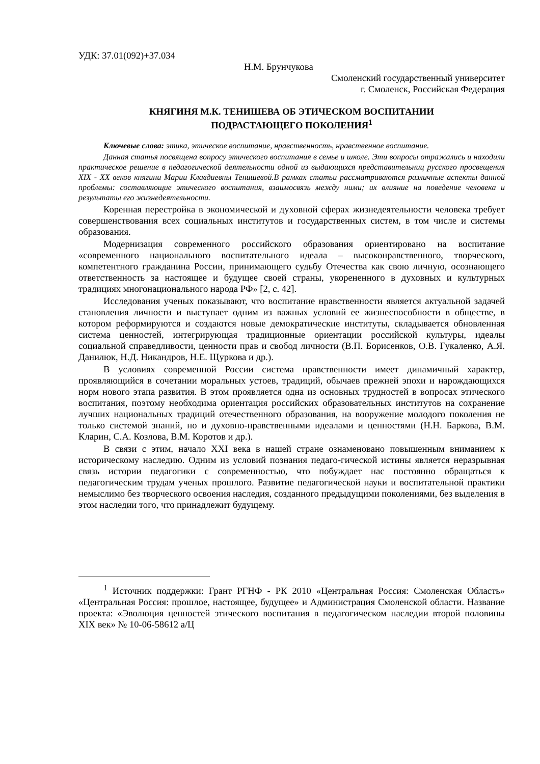УДК: 37.01(092)+37.034
Н.М. Брунчукова
Смоленский государственный университет
г. Смоленск, Российская Федерация
КНЯГИНЯ М.К. ТЕНИШЕВА ОБ ЭТИЧЕСКОМ ВОСПИТАНИИ
ПОДРАСТАЮЩЕГО ПОКОЛЕНИЯ<sup>1</sup>
Ключевые слова: этика, этическое воспитание, нравственность, нравственное воспитание.
Данная статья посвящена вопросу этического воспитания в семье и школе. Эти вопросы отражались и находили практическое решение в педагогической деятельности одной из выдающихся представительниц русского просвещения XIX - XX веков княгини Марии Клавдиевны Тенишевой.В рамках статьи рассматриваются различные аспекты данной проблемы: составляющие этического воспитания, взаимосвязь между ними; их влияние на поведение человека и результаты его жизнедеятельности.
Коренная перестройка в экономической и духовной сферах жизнедеятельности человека требует совершенствования всех социальных институтов и государственных систем, в том числе и системы образования.
Модернизация современного российского образования ориентировано на воспитание «современного национального воспитательного идеала – высоконравственного, творческого, компетентного гражданина России, принимающего судьбу Отечества как свою личную, осознающего ответственность за настоящее и будущее своей страны, укорененного в духовных и культурных традициях многонационального народа РФ» [2, с. 42].
Исследования ученых показывают, что воспитание нравственности является актуальной задачей становления личности и выступает одним из важных условий ее жизнеспособности в обществе, в котором реформируются и создаются новые демократические институты, складывается обновленная система ценностей, интегрирующая традиционные ориентации российской культуры, идеалы социальной справедливости, ценности прав и свобод личности (В.П. Борисенков, О.В. Гукаленко, А.Я. Данилюк, Н.Д. Никандров, Н.Е. Щуркова и др.).
В условиях современной России система нравственности имеет динамичный характер, проявляющийся в сочетании моральных устоев, традиций, обычаев прежней эпохи и нарождающихся норм нового этапа развития. В этом проявляется одна из основных трудностей в вопросах этического воспитания, поэтому необходима ориентация российских образовательных институтов на сохранение лучших национальных традиций отечественного образования, на вооружение молодого поколения не только системой знаний, но и духовно-нравственными идеалами и ценностями (Н.Н. Баркова, В.М. Кларин, С.А. Козлова, В.М. Коротов и др.).
В связи с этим, начало XXI века в нашей стране ознаменовано повышенным вниманием к историческому наследию. Одним из условий познания педаго-гической истины является неразрывная связь истории педагогики с современностью, что побуждает нас постоянно обращаться к педагогическим трудам ученых прошлого. Развитие педагогической науки и воспитательной практики немыслимо без творческого освоения наследия, созданного предыдущими поколениями, без выделения в этом наследии того, что принадлежит будущему.
<sup>1</sup> Источник поддержки: Грант РГНФ - РК 2010 «Центральная Россия: Смоленская Область» «Центральная Россия: прошлое, настоящее, будущее» и Администрация Смоленской области. Название проекта: «Эволюция ценностей этического воспитания в педагогическом наследии второй половины XIX век» № 10-06-58612 а/Ц